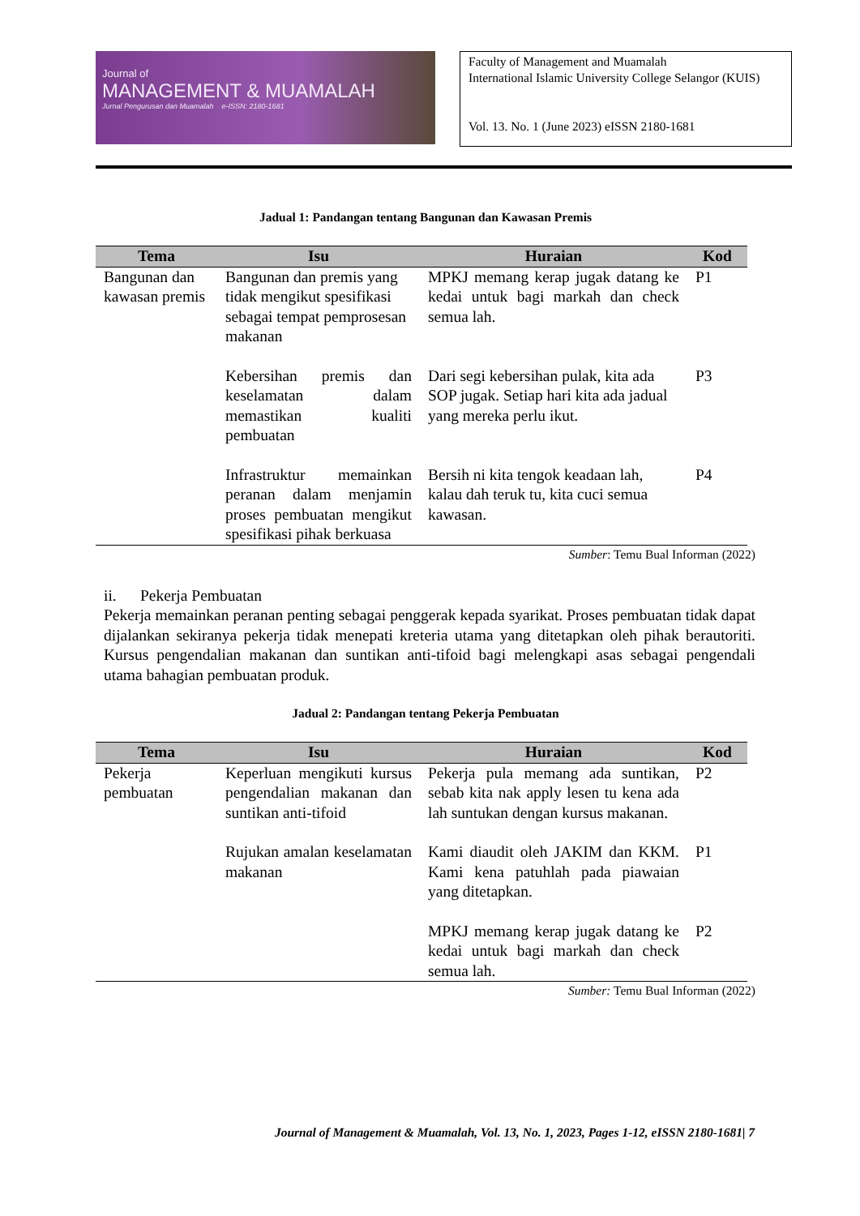Journal of
MANAGEMENT & MUAMALAH
Jurnal Pengurusan dan Muamalah e-ISSN: 2180-1681
Faculty of Management and Muamalah
International Islamic University College Selangor (KUIS)
Vol. 13. No. 1 (June 2023) eISSN 2180-1681
Jadual 1: Pandangan tentang Bangunan dan Kawasan Premis
| Tema | Isu | Huraian | Kod |
| --- | --- | --- | --- |
| Bangunan dan kawasan premis | Bangunan dan premis yang tidak mengikut spesifikasi sebagai tempat pemprosesan makanan | MPKJ memang kerap jugak datang ke kedai untuk bagi markah dan check semua lah. | P1 |
| | Kebersihan premis dan keselamatan dalam memastikan kualiti pembuatan | Dari segi kebersihan pulak, kita ada SOP jugak. Setiap hari kita ada jadual yang mereka perlu ikut. | P3 |
| | Infrastruktur memainkan peranan dalam menjamin proses pembuatan mengikut spesifikasi pihak berkuasa | Bersih ni kita tengok keadaan lah, kalau dah teruk tu, kita cuci semua kawasan. | P4 |
Sumber: Temu Bual Informan (2022)
ii. Pekerja Pembuatan
Pekerja memainkan peranan penting sebagai penggerak kepada syarikat. Proses pembuatan tidak dapat dijalankan sekiranya pekerja tidak menepati kreteria utama yang ditetapkan oleh pihak berautoriti. Kursus pengendalian makanan dan suntikan anti-tifoid bagi melengkapi asas sebagai pengendali utama bahagian pembuatan produk.
Jadual 2: Pandangan tentang Pekerja Pembuatan
| Tema | Isu | Huraian | Kod |
| --- | --- | --- | --- |
| Pekerja pembuatan | Keperluan mengikuti kursus pengendalian makanan dan suntikan anti-tifoid | Pekerja pula memang ada suntikan, sebab kita nak apply lesen tu kena ada lah suntukan dengan kursus makanan. | P2 |
| | Rujukan amalan keselamatan makanan | Kami diaudit oleh JAKIM dan KKM. Kami kena patuhlah pada piawaian yang ditetapkan. | P1 |
| | | MPKJ memang kerap jugak datang ke kedai untuk bagi markah dan check semua lah. | P2 |
Sumber: Temu Bual Informan (2022)
Journal of Management & Muamalah, Vol. 13, No. 1, 2023, Pages 1-12, eISSN 2180-1681| 7